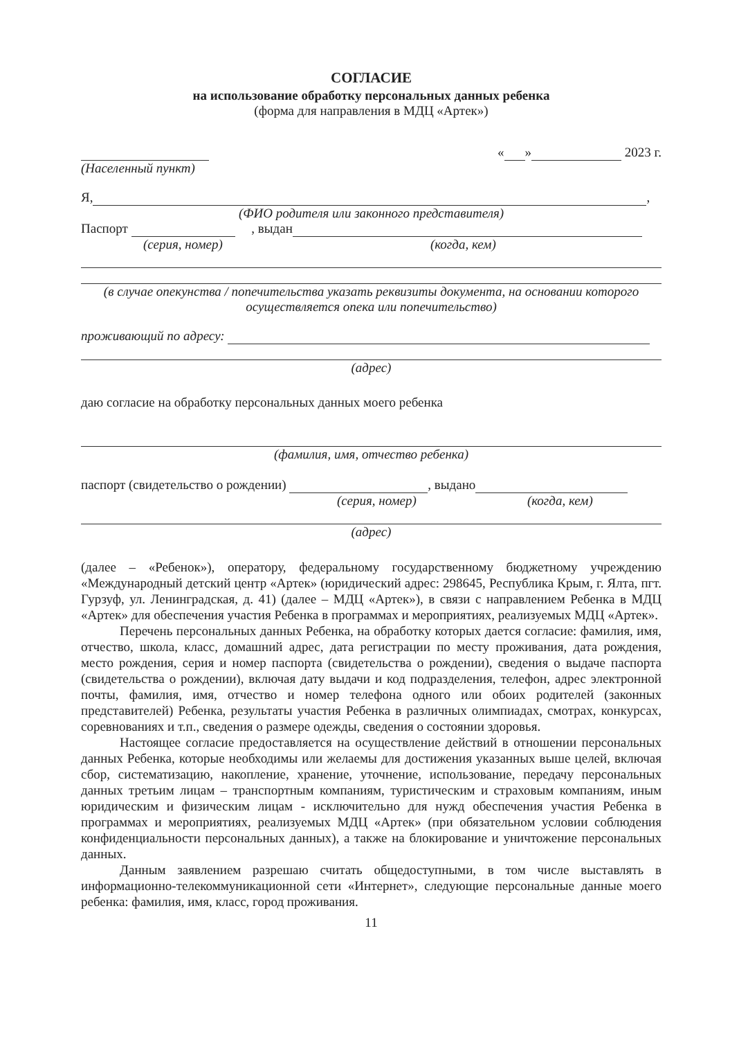СОГЛАСИЕ
на использование обработку персональных данных ребенка
(форма для направления в МДЦ «Артек»)
« » 2023 г.
(Населенный пункт)
Я, ,
(ФИО родителя или законного представителя)
Паспорт , выдан
(серия, номер) (когда, кем)
(в случае опекунства / попечительства указать реквизиты документа, на основании которого осуществляется опека или попечительство)
проживающий по адресу:
(адрес)
даю согласие на обработку персональных данных моего ребенка
(фамилия, имя, отчество ребенка)
паспорт (свидетельство о рождении) , выдано
(серия, номер) (когда, кем)
(адрес)
(далее – «Ребенок»), оператору, федеральному государственному бюджетному учреждению «Международный детский центр «Артек» (юридический адрес: 298645, Республика Крым, г. Ялта, пгт. Гурзуф, ул. Ленинградская, д. 41) (далее – МДЦ «Артек»), в связи с направлением Ребенка в МДЦ «Артек» для обеспечения участия Ребенка в программах и мероприятиях, реализуемых МДЦ «Артек».
Перечень персональных данных Ребенка, на обработку которых дается согласие: фамилия, имя, отчество, школа, класс, домашний адрес, дата регистрации по месту проживания, дата рождения, место рождения, серия и номер паспорта (свидетельства о рождении), сведения о выдаче паспорта (свидетельства о рождении), включая дату выдачи и код подразделения, телефон, адрес электронной почты, фамилия, имя, отчество и номер телефона одного или обоих родителей (законных представителей) Ребенка, результаты участия Ребенка в различных олимпиадах, смотрах, конкурсах, соревнованиях и т.п., сведения о размере одежды, сведения о состоянии здоровья.
Настоящее согласие предоставляется на осуществление действий в отношении персональных данных Ребенка, которые необходимы или желаемы для достижения указанных выше целей, включая сбор, систематизацию, накопление, хранение, уточнение, использование, передачу персональных данных третьим лицам – транспортным компаниям, туристическим и страховым компаниям, иным юридическим и физическим лицам - исключительно для нужд обеспечения участия Ребенка в программах и мероприятиях, реализуемых МДЦ «Артек» (при обязательном условии соблюдения конфиденциальности персональных данных), а также на блокирование и уничтожение персональных данных.
Данным заявлением разрешаю считать общедоступными, в том числе выставлять в информационно-телекоммуникационной сети «Интернет», следующие персональные данные моего ребенка: фамилия, имя, класс, город проживания.
11